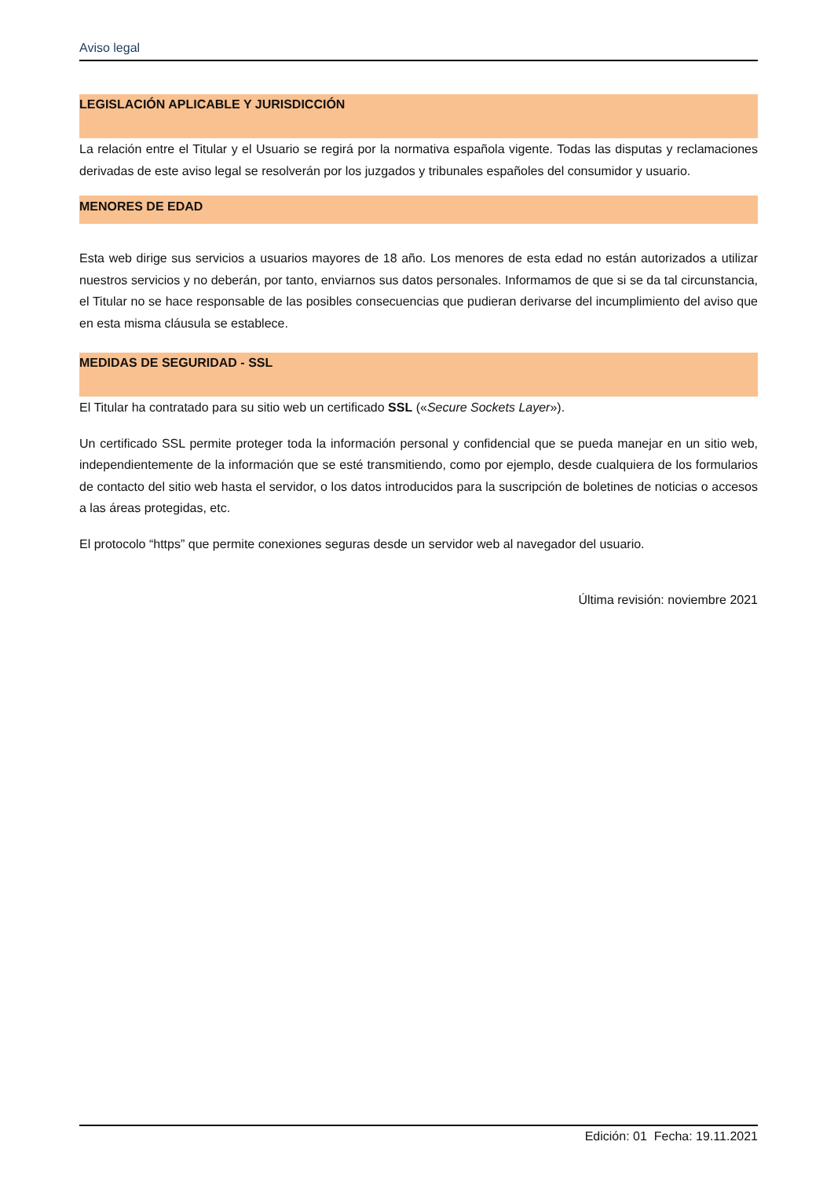Aviso legal
LEGISLACIÓN APLICABLE Y JURISDICCIÓN
La relación entre el Titular y el Usuario se regirá por la normativa española vigente. Todas las disputas y reclamaciones derivadas de este aviso legal se resolverán por los juzgados y tribunales españoles del consumidor y usuario.
MENORES DE EDAD
Esta web dirige sus servicios a usuarios mayores de 18 año. Los menores de esta edad no están autorizados a utilizar nuestros servicios y no deberán, por tanto, enviarnos sus datos personales. Informamos de que si se da tal circunstancia, el Titular no se hace responsable de las posibles consecuencias que pudieran derivarse del incumplimiento del aviso que en esta misma cláusula se establece.
MEDIDAS DE SEGURIDAD - SSL
El Titular ha contratado para su sitio web un certificado SSL («Secure Sockets Layer»).
Un certificado SSL permite proteger toda la información personal y confidencial que se pueda manejar en un sitio web, independientemente de la información que se esté transmitiendo, como por ejemplo, desde cualquiera de los formularios de contacto del sitio web hasta el servidor, o los datos introducidos para la suscripción de boletines de noticias o accesos a las áreas protegidas, etc.
El protocolo “https” que permite conexiones seguras desde un servidor web al navegador del usuario.
Última revisión: noviembre 2021
Edición: 01 Fecha: 19.11.2021